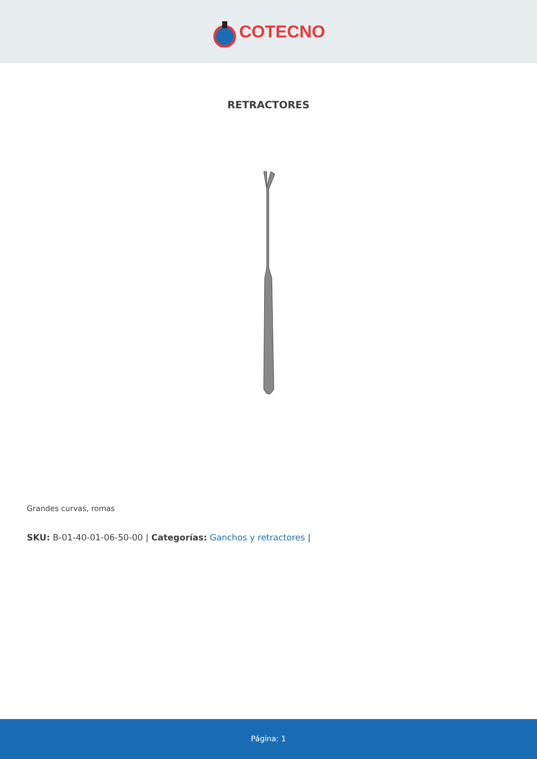COTECNO
RETRACTORES
Grandes curvas, romas
SKU: B-01-40-01-06-50-00 | Categorías: Ganchos y retractores |
Página: 1